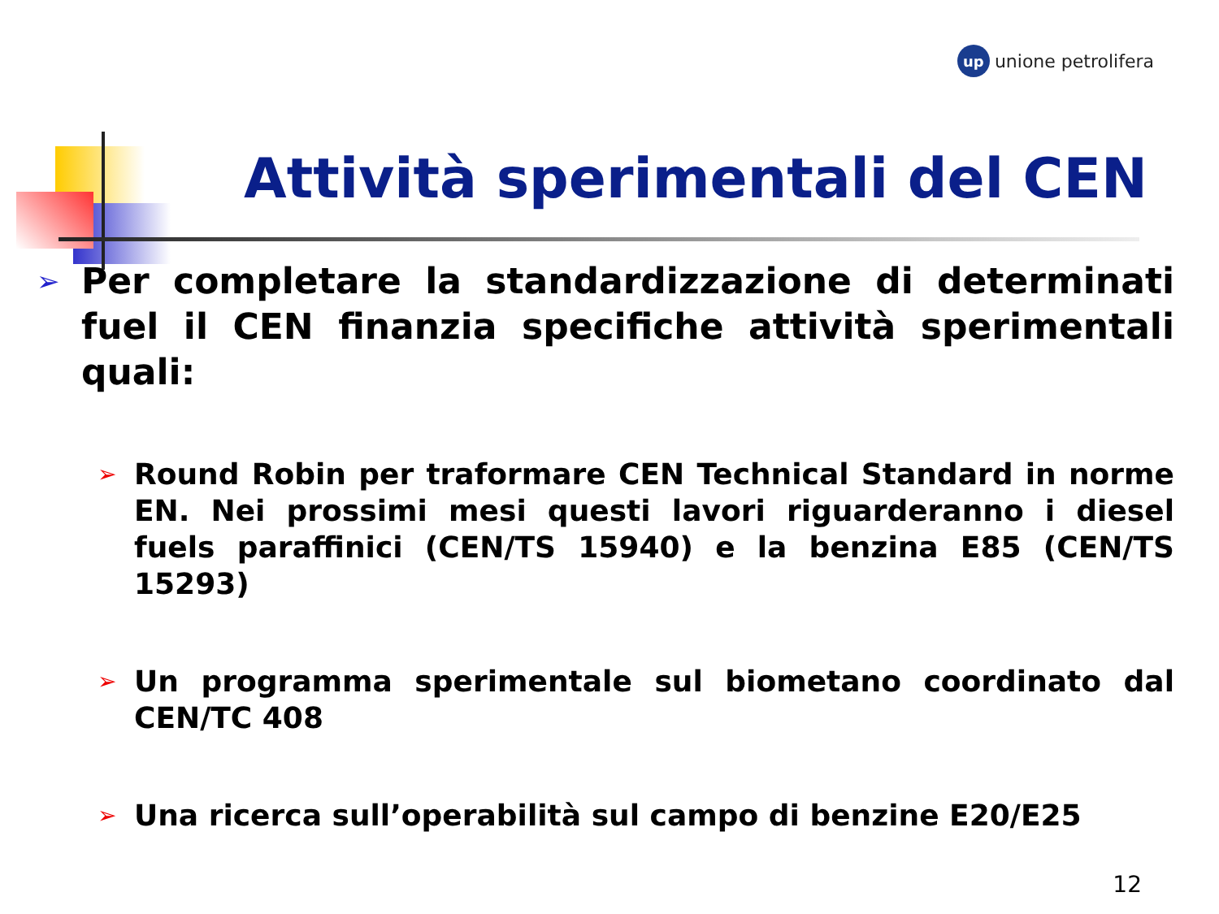up
unione petrolifera
Attività sperimentali del CEN
➢ Per completare la standardizzazione di determinati fuel il CEN finanzia specifiche attività sperimentali quali:
➢ Round Robin per traformare CEN Technical Standard in norme EN. Nei prossimi mesi questi lavori riguarderanno i diesel fuels paraffinici (CEN/TS 15940) e la benzina E85 (CEN/TS 15293)
➢ Un programma sperimentale sul biometano coordinato dal CEN/TC 408
➢ Una ricerca sull’operabilità sul campo di benzine E20/E25
12